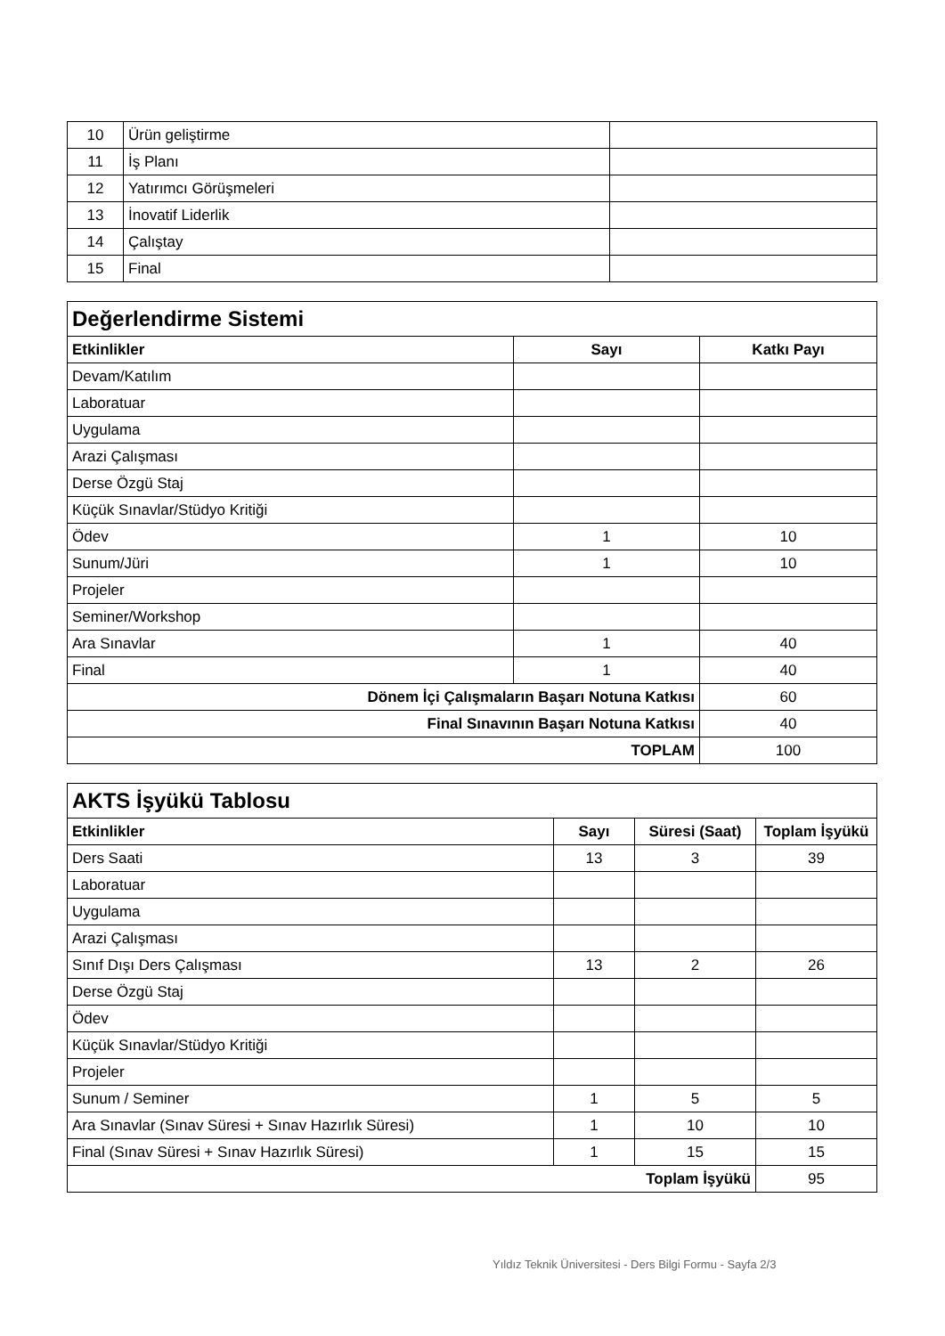| 10 | Ürün geliştirme | |
| 11 | İş Planı | |
| 12 | Yatırımcı Görüşmeleri | |
| 13 | İnovatif Liderlik | |
| 14 | Çalıştay | |
| 15 | Final | |
| Değerlendirme Sistemi | | |
| Etkinlikler | Sayı | Katkı Payı |
| Devam/Katılım | | |
| Laboratuar | | |
| Uygulama | | |
| Arazi Çalışması | | |
| Derse Özgü Staj | | |
| Küçük Sınavlar/Stüdyo Kritiği | | |
| Ödev | 1 | 10 |
| Sunum/Jüri | 1 | 10 |
| Projeler | | |
| Seminer/Workshop | | |
| Ara Sınavlar | 1 | 40 |
| Final | 1 | 40 |
| Dönem İçi Çalışmaların Başarı Notuna Katkısı | | 60 |
| Final Sınavının Başarı Notuna Katkısı | | 40 |
| TOPLAM | | 100 |
| AKTS İşyükü Tablosu | | | |
| Etkinlikler | Sayı | Süresi (Saat) | Toplam İşyükü |
| Ders Saati | 13 | 3 | 39 |
| Laboratuar | | | |
| Uygulama | | | |
| Arazi Çalışması | | | |
| Sınıf Dışı Ders Çalışması | 13 | 2 | 26 |
| Derse Özgü Staj | | | |
| Ödev | | | |
| Küçük Sınavlar/Stüdyo Kritiği | | | |
| Projeler | | | |
| Sunum / Seminer | 1 | 5 | 5 |
| Ara Sınavlar (Sınav Süresi + Sınav Hazırlık Süresi) | 1 | 10 | 10 |
| Final (Sınav Süresi + Sınav Hazırlık Süresi) | 1 | 15 | 15 |
| Toplam İşyükü | | | 95 |
Yıldız Teknik Üniversitesi - Ders Bilgi Formu - Sayfa 2/3